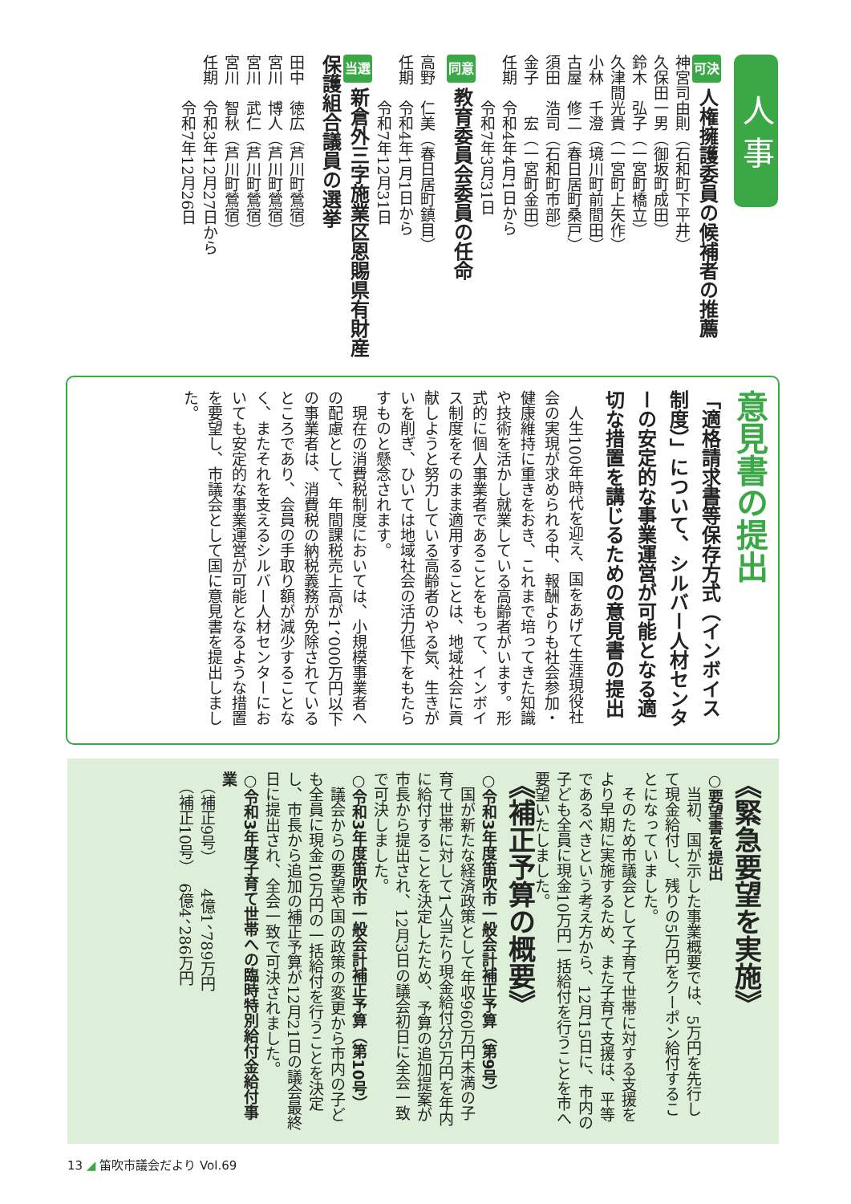人 事
可決 人権擁護委員の候補者の推薦
神宮司由則（石和町下平井）
久保田一男（御坂町成田）
鈴木　弘子（一宮町橋立）
久津間光貴（一宮町上矢作）
小林　千澄（境川町前間田）
古屋　修二（春日居町桑戸）
須田　浩司（石和町市部）
金子　　宏（一宮町金田）
任期　令和4年4月1日から
　　　令和7年3月31日
同意 教育委員会委員の任命
高野　仁美（春日居町鎮目）
任期　令和4年1月1日から
　　　令和7年12月31日
当選 新倉外三字施業区恩賜県有財産保護組合議員の選挙
田中　徳広（芦川町鶯宿）
宮川　博人（芦川町鶯宿）
宮川　武仁（芦川町鶯宿）
宮川　智秋（芦川町鶯宿）
任期　令和3年12月27日から
　　　令和7年12月26日
意見書の提出
「適格請求書等保存方式（インボイス制度）」について、シルバー人材センターの安定的な事業運営が可能となる適切な措置を講じるための意見書の提出
　人生100年時代を迎え、国をあげて生涯現役社会の実現が求められる中、報酬よりも社会参加・健康維持に重きをおき、これまで培ってきた知識や技術を活かし就業している高齢者がいます。形式的に個人事業者であることをもって、インボイス制度をそのまま適用することは、地域社会に貢献しようと努力している高齢者のやる気、生きがいを削ぎ、ひいては地域社会の活力低下をもたらすものと懸念されます。
　現在の消費税制度においては、小規模事業者への配慮として、年間課税売上高が1、000万円以下の事業者は、消費税の納税義務が免除されているところであり、会員の手取り額が減少することなく、またそれを支えるシルバー人材センターにおいても安定的な事業運営が可能となるような措置を要望し、市議会として国に意見書を提出しました。
《緊急要望を実施》
○要望書を提出
　当初、国が示した事業概要では、5万円を先行して現金給付し、残りの5万円をクーポン給付することになっていました。
　そのため市議会として子育て世帯に対する支援をより早期に実施するため、また子育て支援は、平等であるべきという考え方から、12月15日に、市内の子ども全員に現金10万円一括給付を行うことを市へ要望いたしました。
《補正予算の概要》
○令和3年度笛吹市一般会計補正予算（第9号）
　国が新たな経済政策として年収960万円未満の子育て世帯に対して1人当たり現金給付分5万円を年内に給付することを決定したため、予算の追加提案が市長から提出され、12月3日の議会初日に全会一致で可決しました。
○令和3年度笛吹市一般会計補正予算（第10号）
　議会からの要望や国の政策の変更から市内の子ども全員に現金10万円の一括給付を行うことを決定し、市長から追加の補正予算が12月21日の議会最終日に提出され、全会一致で可決されました。
○令和3年度子育て世帯への臨時特別給付金給付事業
　（補正9号）　　4億1、789万円
　（補正10号）　6億4、286万円
13 ◢ 笛吹市議会だより Vol.69